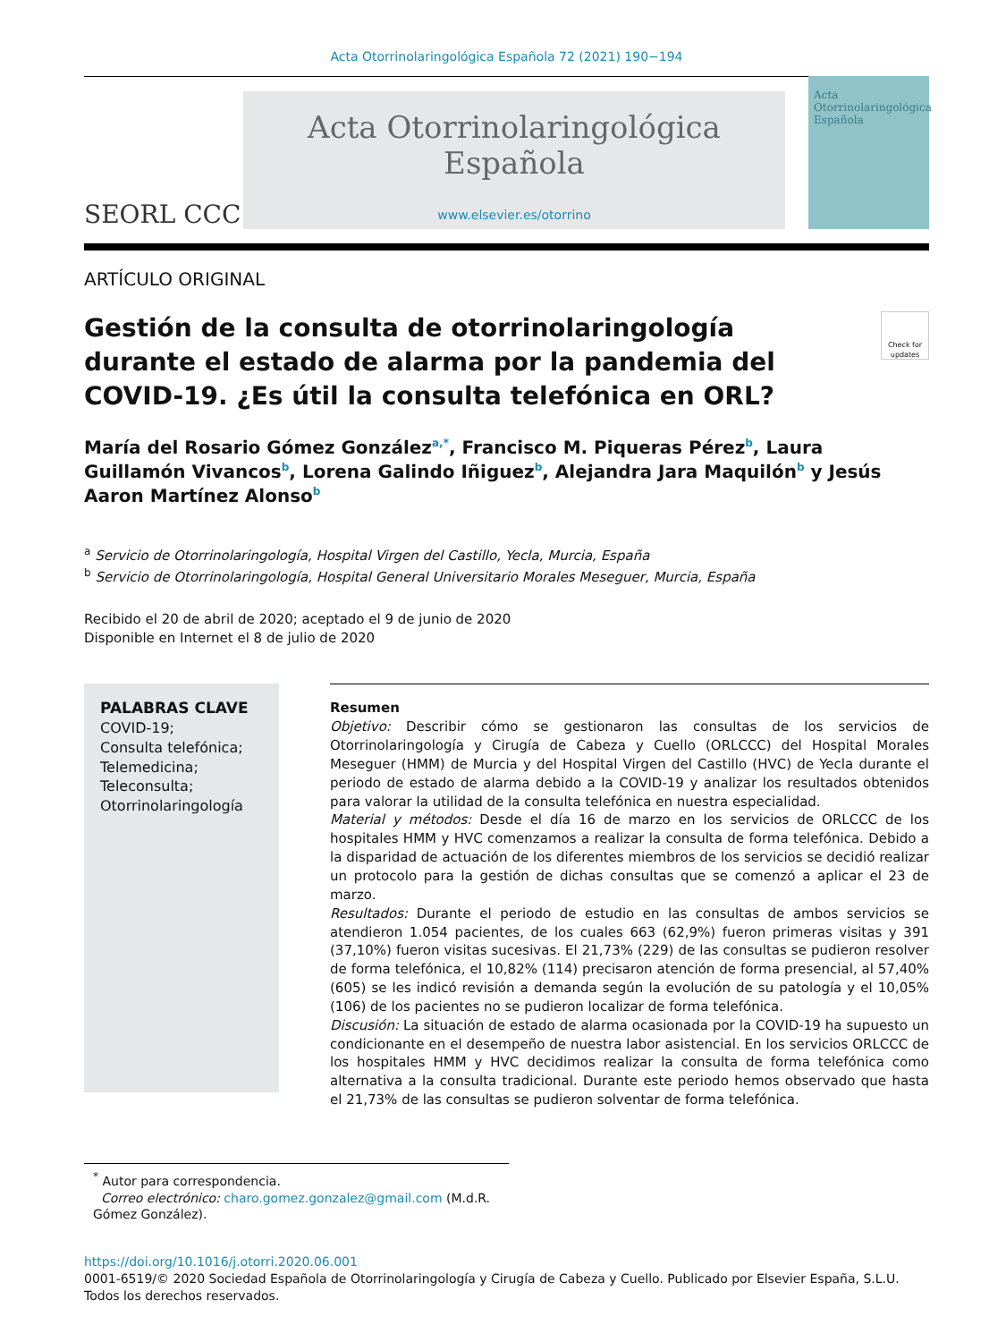Acta Otorrinolaringológica Española 72 (2021) 190−194
SEORL CCC
Acta Otorrinolaringológica Española
www.elsevier.es/otorrino
Acta Otorrinolaringológica Española
ARTÍCULO ORIGINAL
Gestión de la consulta de otorrinolaringología durante el estado de alarma por la pandemia del COVID-19. ¿Es útil la consulta telefónica en ORL? Check for updates
María del Rosario Gómez González<sup>a,*</sup>, Francisco M. Piqueras Pérez<sup>b</sup>, Laura Guillamón Vivancos<sup>b</sup>, Lorena Galindo Iñiguez<sup>b</sup>, Alejandra Jara Maquilón<sup>b</sup> y Jesús Aaron Martínez Alonso<sup>b</sup>
<sup>a</sup> Servicio de Otorrinolaringología, Hospital Virgen del Castillo, Yecla, Murcia, España
<sup>b</sup> Servicio de Otorrinolaringología, Hospital General Universitario Morales Meseguer, Murcia, España
Recibido el 20 de abril de 2020; aceptado el 9 de junio de 2020
Disponible en Internet el 8 de julio de 2020
PALABRAS CLAVE
COVID-19;
Consulta telefónica;
Telemedicina;
Teleconsulta;
Otorrinolaringología
Resumen
Objetivo: Describir cómo se gestionaron las consultas de los servicios de Otorrinolaringología y Cirugía de Cabeza y Cuello (ORLCCC) del Hospital Morales Meseguer (HMM) de Murcia y del Hospital Virgen del Castillo (HVC) de Yecla durante el periodo de estado de alarma debido a la COVID-19 y analizar los resultados obtenidos para valorar la utilidad de la consulta telefónica en nuestra especialidad.
Material y métodos: Desde el día 16 de marzo en los servicios de ORLCCC de los hospitales HMM y HVC comenzamos a realizar la consulta de forma telefónica. Debido a la disparidad de actuación de los diferentes miembros de los servicios se decidió realizar un protocolo para la gestión de dichas consultas que se comenzó a aplicar el 23 de marzo.
Resultados: Durante el periodo de estudio en las consultas de ambos servicios se atendieron 1.054 pacientes, de los cuales 663 (62,9%) fueron primeras visitas y 391 (37,10%) fueron visitas sucesivas. El 21,73% (229) de las consultas se pudieron resolver de forma telefónica, el 10,82% (114) precisaron atención de forma presencial, al 57,40% (605) se les indicó revisión a demanda según la evolución de su patología y el 10,05% (106) de los pacientes no se pudieron localizar de forma telefónica.
Discusión: La situación de estado de alarma ocasionada por la COVID-19 ha supuesto un condicionante en el desempeño de nuestra labor asistencial. En los servicios ORLCCC de los hospitales HMM y HVC decidimos realizar la consulta de forma telefónica como alternativa a la consulta tradicional. Durante este periodo hemos observado que hasta el 21,73% de las consultas se pudieron solventar de forma telefónica.
<sup>*</sup> Autor para correspondencia.
Correo electrónico: charo.gomez.gonzalez@gmail.com (M.d.R. Gómez González).
https://doi.org/10.1016/j.otorri.2020.06.001
0001-6519/© 2020 Sociedad Española de Otorrinolaringología y Cirugía de Cabeza y Cuello. Publicado por Elsevier España, S.L.U. Todos los derechos reservados.